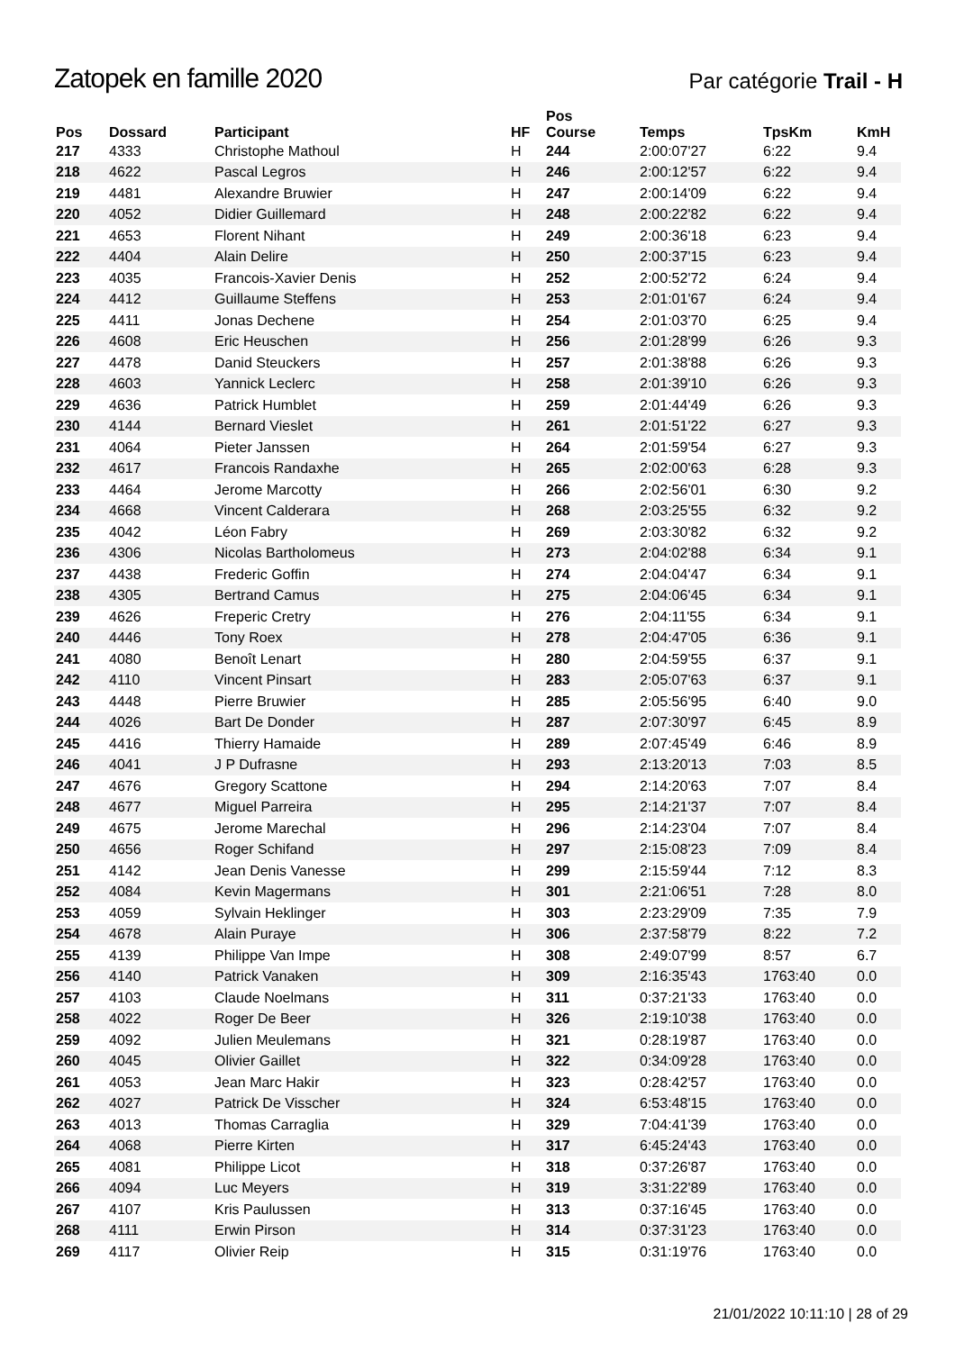Zatopek en famille 2020
Par catégorie Trail - H
| Pos | Dossard | Participant | HF | Pos Course | Temps | TpsKm | KmH |
| --- | --- | --- | --- | --- | --- | --- | --- |
| 217 | 4333 | Christophe Mathoul | H | 244 | 2:00:07'27 | 6:22 | 9.4 |
| 218 | 4622 | Pascal Legros | H | 246 | 2:00:12'57 | 6:22 | 9.4 |
| 219 | 4481 | Alexandre Bruwier | H | 247 | 2:00:14'09 | 6:22 | 9.4 |
| 220 | 4052 | Didier Guillemard | H | 248 | 2:00:22'82 | 6:22 | 9.4 |
| 221 | 4653 | Florent Nihant | H | 249 | 2:00:36'18 | 6:23 | 9.4 |
| 222 | 4404 | Alain Delire | H | 250 | 2:00:37'15 | 6:23 | 9.4 |
| 223 | 4035 | Francois-Xavier Denis | H | 252 | 2:00:52'72 | 6:24 | 9.4 |
| 224 | 4412 | Guillaume Steffens | H | 253 | 2:01:01'67 | 6:24 | 9.4 |
| 225 | 4411 | Jonas Dechene | H | 254 | 2:01:03'70 | 6:25 | 9.4 |
| 226 | 4608 | Eric Heuschen | H | 256 | 2:01:28'99 | 6:26 | 9.3 |
| 227 | 4478 | Danid Steuckers | H | 257 | 2:01:38'88 | 6:26 | 9.3 |
| 228 | 4603 | Yannick Leclerc | H | 258 | 2:01:39'10 | 6:26 | 9.3 |
| 229 | 4636 | Patrick Humblet | H | 259 | 2:01:44'49 | 6:26 | 9.3 |
| 230 | 4144 | Bernard Vieslet | H | 261 | 2:01:51'22 | 6:27 | 9.3 |
| 231 | 4064 | Pieter Janssen | H | 264 | 2:01:59'54 | 6:27 | 9.3 |
| 232 | 4617 | Francois Randaxhe | H | 265 | 2:02:00'63 | 6:28 | 9.3 |
| 233 | 4464 | Jerome Marcotty | H | 266 | 2:02:56'01 | 6:30 | 9.2 |
| 234 | 4668 | Vincent Calderara | H | 268 | 2:03:25'55 | 6:32 | 9.2 |
| 235 | 4042 | Léon Fabry | H | 269 | 2:03:30'82 | 6:32 | 9.2 |
| 236 | 4306 | Nicolas Bartholomeus | H | 273 | 2:04:02'88 | 6:34 | 9.1 |
| 237 | 4438 | Frederic Goffin | H | 274 | 2:04:04'47 | 6:34 | 9.1 |
| 238 | 4305 | Bertrand Camus | H | 275 | 2:04:06'45 | 6:34 | 9.1 |
| 239 | 4626 | Freperic Cretry | H | 276 | 2:04:11'55 | 6:34 | 9.1 |
| 240 | 4446 | Tony Roex | H | 278 | 2:04:47'05 | 6:36 | 9.1 |
| 241 | 4080 | Benoît Lenart | H | 280 | 2:04:59'55 | 6:37 | 9.1 |
| 242 | 4110 | Vincent Pinsart | H | 283 | 2:05:07'63 | 6:37 | 9.1 |
| 243 | 4448 | Pierre Bruwier | H | 285 | 2:05:56'95 | 6:40 | 9.0 |
| 244 | 4026 | Bart De Donder | H | 287 | 2:07:30'97 | 6:45 | 8.9 |
| 245 | 4416 | Thierry Hamaide | H | 289 | 2:07:45'49 | 6:46 | 8.9 |
| 246 | 4041 | J P Dufrasne | H | 293 | 2:13:20'13 | 7:03 | 8.5 |
| 247 | 4676 | Gregory Scattone | H | 294 | 2:14:20'63 | 7:07 | 8.4 |
| 248 | 4677 | Miguel Parreira | H | 295 | 2:14:21'37 | 7:07 | 8.4 |
| 249 | 4675 | Jerome Marechal | H | 296 | 2:14:23'04 | 7:07 | 8.4 |
| 250 | 4656 | Roger Schifand | H | 297 | 2:15:08'23 | 7:09 | 8.4 |
| 251 | 4142 | Jean Denis Vanesse | H | 299 | 2:15:59'44 | 7:12 | 8.3 |
| 252 | 4084 | Kevin Magermans | H | 301 | 2:21:06'51 | 7:28 | 8.0 |
| 253 | 4059 | Sylvain Heklinger | H | 303 | 2:23:29'09 | 7:35 | 7.9 |
| 254 | 4678 | Alain Puraye | H | 306 | 2:37:58'79 | 8:22 | 7.2 |
| 255 | 4139 | Philippe Van Impe | H | 308 | 2:49:07'99 | 8:57 | 6.7 |
| 256 | 4140 | Patrick Vanaken | H | 309 | 2:16:35'43 | 1763:40 | 0.0 |
| 257 | 4103 | Claude Noelmans | H | 311 | 0:37:21'33 | 1763:40 | 0.0 |
| 258 | 4022 | Roger De Beer | H | 326 | 2:19:10'38 | 1763:40 | 0.0 |
| 259 | 4092 | Julien Meulemans | H | 321 | 0:28:19'87 | 1763:40 | 0.0 |
| 260 | 4045 | Olivier Gaillet | H | 322 | 0:34:09'28 | 1763:40 | 0.0 |
| 261 | 4053 | Jean Marc Hakir | H | 323 | 0:28:42'57 | 1763:40 | 0.0 |
| 262 | 4027 | Patrick De Visscher | H | 324 | 6:53:48'15 | 1763:40 | 0.0 |
| 263 | 4013 | Thomas Carraglia | H | 329 | 7:04:41'39 | 1763:40 | 0.0 |
| 264 | 4068 | Pierre Kirten | H | 317 | 6:45:24'43 | 1763:40 | 0.0 |
| 265 | 4081 | Philippe Licot | H | 318 | 0:37:26'87 | 1763:40 | 0.0 |
| 266 | 4094 | Luc Meyers | H | 319 | 3:31:22'89 | 1763:40 | 0.0 |
| 267 | 4107 | Kris Paulussen | H | 313 | 0:37:16'45 | 1763:40 | 0.0 |
| 268 | 4111 | Erwin Pirson | H | 314 | 0:37:31'23 | 1763:40 | 0.0 |
| 269 | 4117 | Olivier Reip | H | 315 | 0:31:19'76 | 1763:40 | 0.0 |
21/01/2022 10:11:10 | 28 of 29